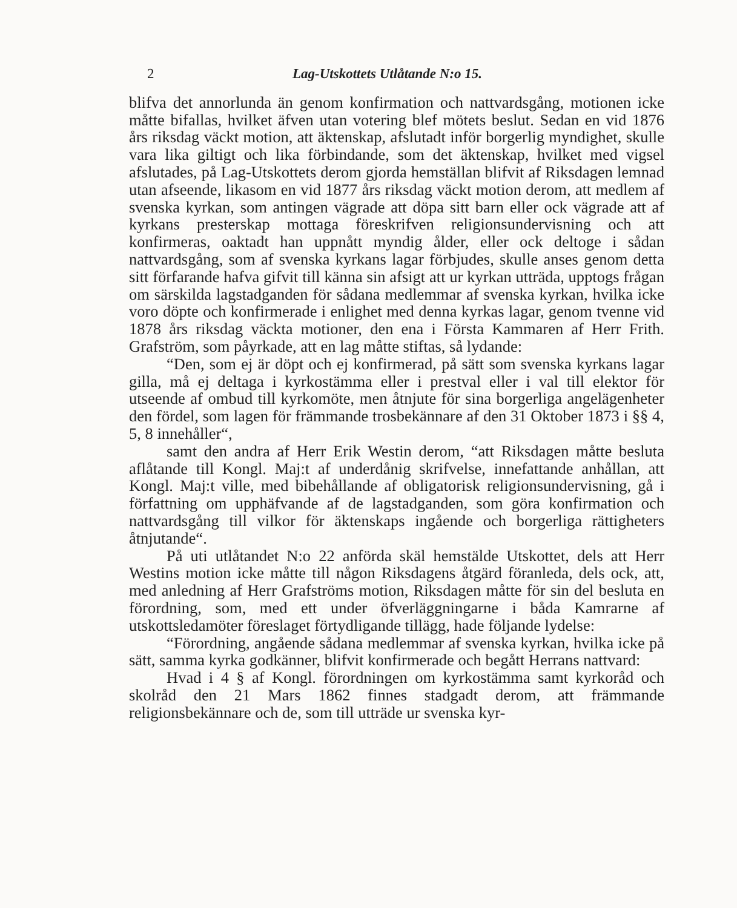2 Lag-Utskottets Utlåtande N:o 15.
blifva det annorlunda än genom konfirmation och nattvardsgång, motionen icke måtte bifallas, hvilket äfven utan votering blef mötets beslut. Sedan en vid 1876 års riksdag väckt motion, att äktenskap, afslutadt inför borgerlig myndighet, skulle vara lika giltigt och lika förbindande, som det äktenskap, hvilket med vigsel afslutades, på Lag-Utskottets derom gjorda hemställan blifvit af Riksdagen lemnad utan afseende, likasom en vid 1877 års riksdag väckt motion derom, att medlem af svenska kyrkan, som antingen vägrade att döpa sitt barn eller ock vägrade att af kyrkans presterskap mottaga föreskrifven religionsundervisning och att konfirmeras, oaktadt han uppnått myndig ålder, eller ock deltoge i sådan nattvardsgång, som af svenska kyrkans lagar förbjudes, skulle anses genom detta sitt förfarande hafva gifvit till känna sin afsigt att ur kyrkan utträda, upptogs frågan om särskilda lagstadganden för sådana medlemmar af svenska kyrkan, hvilka icke voro döpte och konfirmerade i enlighet med denna kyrkas lagar, genom tvenne vid 1878 års riksdag väckta motioner, den ena i Första Kammaren af Herr Frith. Grafström, som påyrkade, att en lag måtte stiftas, så lydande:
“Den, som ej är döpt och ej konfirmerad, på sätt som svenska kyrkans lagar gilla, må ej deltaga i kyrkostämma eller i prestval eller i val till elektor för utseende af ombud till kyrkomöte, men åtnjute för sina borgerliga angelägenheter den fördel, som lagen för främmande trosbekännare af den 31 Oktober 1873 i §§ 4, 5, 8 innehåller“,
samt den andra af Herr Erik Westin derom, “att Riksdagen måtte besluta aflåtande till Kongl. Maj:t af underdånig skrifvelse, innefattande anhållan, att Kongl. Maj:t ville, med bibehållande af obligatorisk religionsundervisning, gå i författning om upphäfvande af de lagstadganden, som göra konfirmation och nattvardsgång till vilkor för äktenskaps ingående och borgerliga rättigheters åtnjutande“.
På uti utlåtandet N:o 22 anförda skäl hemstälde Utskottet, dels att Herr Westins motion icke måtte till någon Riksdagens åtgärd föranleda, dels ock, att, med anledning af Herr Grafströms motion, Riksdagen måtte för sin del besluta en förordning, som, med ett under öfverläggningarne i båda Kamrarne af utskottsledamöter föreslaget förtydligande tillägg, hade följande lydelse:
“Förordning, angående sådana medlemmar af svenska kyrkan, hvilka icke på sätt, samma kyrka godkänner, blifvit konfirmerade och begått Herrans nattvard:
Hvad i 4 § af Kongl. förordningen om kyrkostämma samt kyrkoråd och skolråd den 21 Mars 1862 finnes stadgadt derom, att främmande religionsbekännare och de, som till utträde ur svenska kyr-